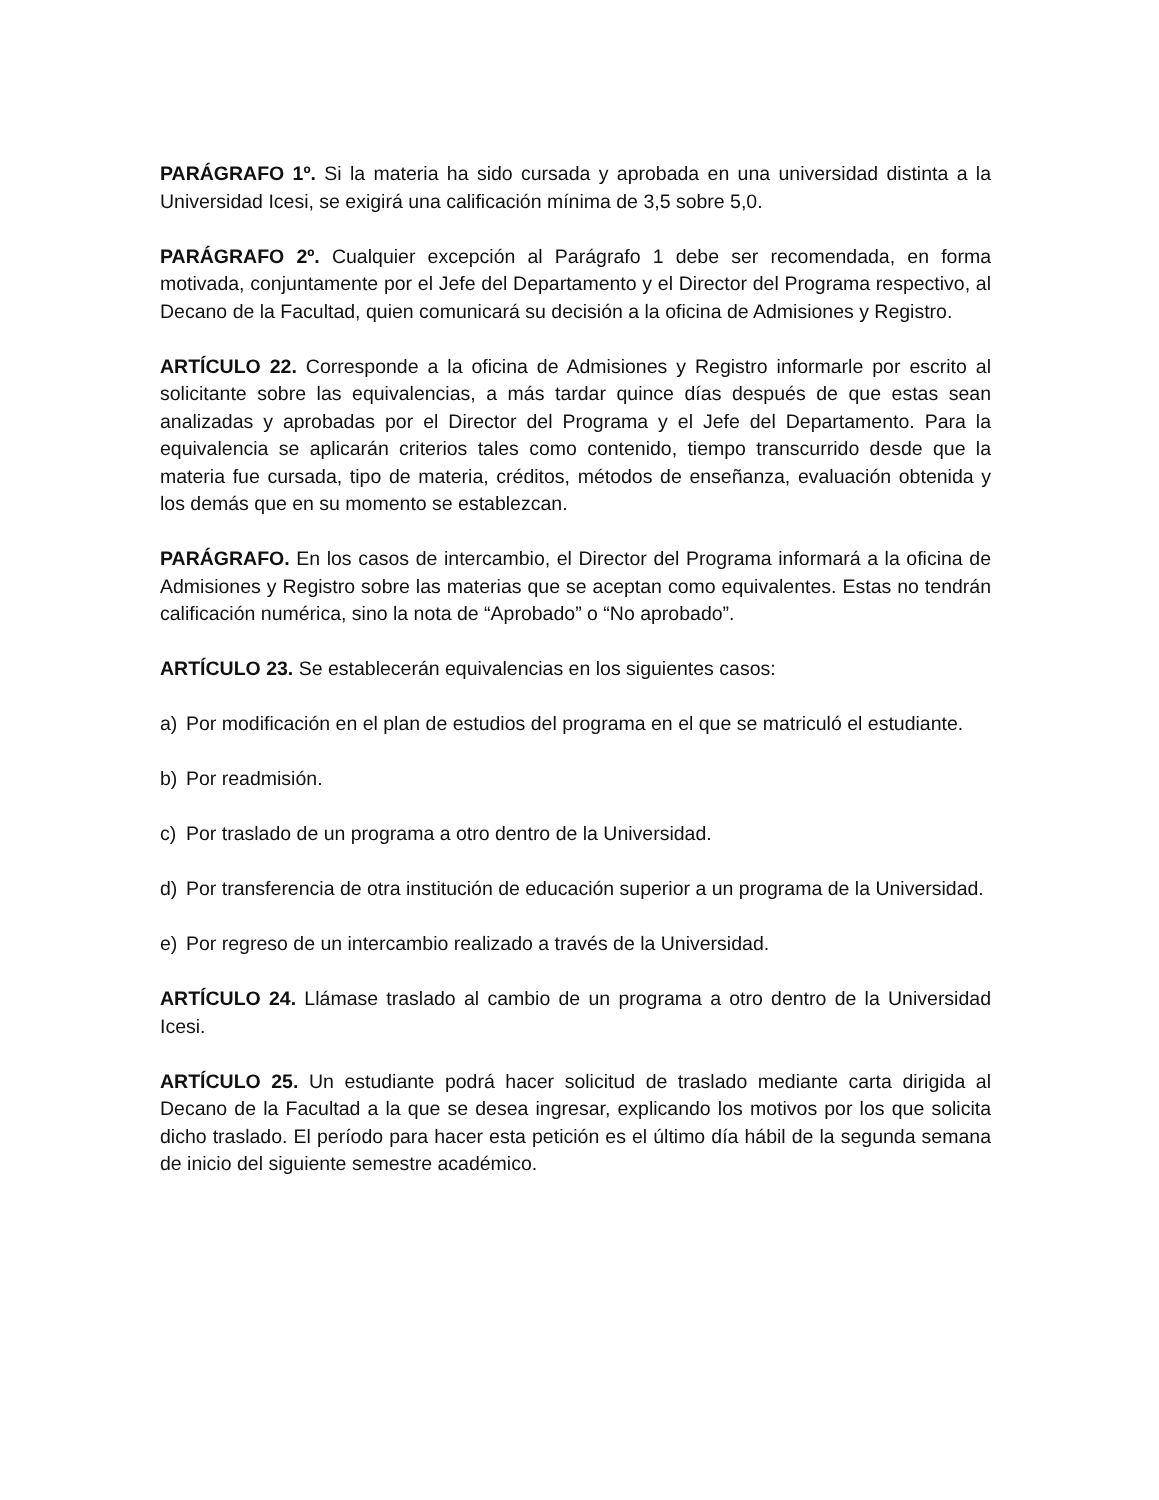PARÁGRAFO 1º. Si la materia ha sido cursada y aprobada en una universidad distinta a la Universidad Icesi, se exigirá una calificación mínima de 3,5 sobre 5,0.
PARÁGRAFO 2º. Cualquier excepción al Parágrafo 1 debe ser recomendada, en forma motivada, conjuntamente por el Jefe del Departamento y el Director del Programa respectivo, al Decano de la Facultad, quien comunicará su decisión a la oficina de Admisiones y Registro.
ARTÍCULO 22. Corresponde a la oficina de Admisiones y Registro informarle por escrito al solicitante sobre las equivalencias, a más tardar quince días después de que estas sean analizadas y aprobadas por el Director del Programa y el Jefe del Departamento. Para la equivalencia se aplicarán criterios tales como contenido, tiempo transcurrido desde que la materia fue cursada, tipo de materia, créditos, métodos de enseñanza, evaluación obtenida y los demás que en su momento se establezcan.
PARÁGRAFO. En los casos de intercambio, el Director del Programa informará a la oficina de Admisiones y Registro sobre las materias que se aceptan como equivalentes. Estas no tendrán calificación numérica, sino la nota de “Aprobado” o “No aprobado”.
ARTÍCULO 23. Se establecerán equivalencias en los siguientes casos:
a) Por modificación en el plan de estudios del programa en el que se matriculó el estudiante.
b) Por readmisión.
c) Por traslado de un programa a otro dentro de la Universidad.
d) Por transferencia de otra institución de educación superior a un programa de la Universidad.
e) Por regreso de un intercambio realizado a través de la Universidad.
ARTÍCULO 24. Llámase traslado al cambio de un programa a otro dentro de la Universidad Icesi.
ARTÍCULO 25. Un estudiante podrá hacer solicitud de traslado mediante carta dirigida al Decano de la Facultad a la que se desea ingresar, explicando los motivos por los que solicita dicho traslado. El período para hacer esta petición es el último día hábil de la segunda semana de inicio del siguiente semestre académico.